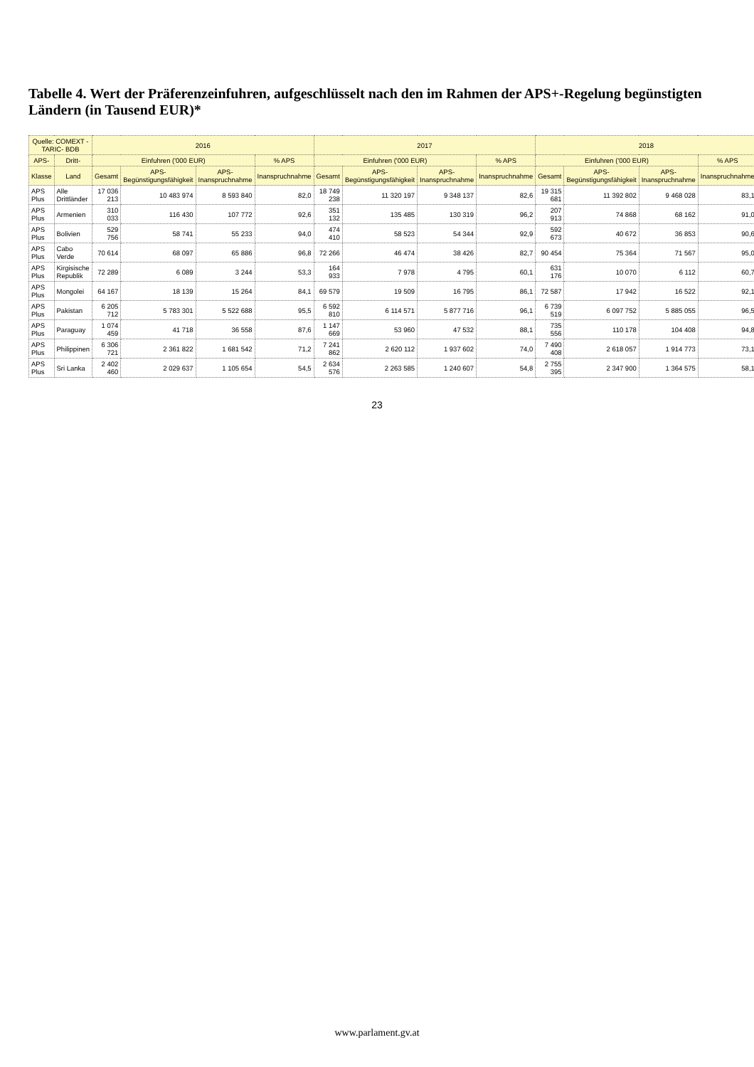Tabelle 4. Wert der Präferenzeinfuhren, aufgeschlüsselt nach den im Rahmen der APS+-Regelung begünstigten Ländern (in Tausend EUR)*
| Quelle: COMEXT - TARIC- BDB | | 2016 | | | | 2017 | | | | 2018 | | | |
| --- | --- | --- | --- | --- | --- | --- | --- | --- | --- | --- | --- | --- | --- |
| APS- | Dritt- | Einfuhren ('000 EUR) | | | % APS | Einfuhren ('000 EUR) | | | % APS | Einfuhren ('000 EUR) | | | % APS |
| Klasse | Land | Gesamt | APS-Begünstigungsfähigkeit | APS-Inanspruchnahme | Inanspruchnahme | Gesamt | APS-Begünstigungsfähigkeit | APS-Inanspruchnahme | Inanspruchnahme | Gesamt | APS-Begünstigungsfähigkeit | APS-Inanspruchnahme | Inanspruchnahme |
| APS Plus | Alle Drittländer | 17 036 213 | 10 483 974 | 8 593 840 | 82,0 | 18 749 238 | 11 320 197 | 9 348 137 | 82,6 | 19 315 681 | 11 392 802 | 9 468 028 | 83,1 |
| APS Plus | Armenien | 310 033 | 116 430 | 107 772 | 92,6 | 351 132 | 135 485 | 130 319 | 96,2 | 207 913 | 74 868 | 68 162 | 91,0 |
| APS Plus | Bolivien | 529 756 | 58 741 | 55 233 | 94,0 | 474 410 | 58 523 | 54 344 | 92,9 | 592 673 | 40 672 | 36 853 | 90,6 |
| APS Plus | Cabo Verde | 70 614 | 68 097 | 65 886 | 96,8 | 72 266 | 46 474 | 38 426 | 82,7 | 90 454 | 75 364 | 71 567 | 95,0 |
| APS Plus | Kirgisische Republik | 72 289 | 6 089 | 3 244 | 53,3 | 164 933 | 7 978 | 4 795 | 60,1 | 631 176 | 10 070 | 6 112 | 60,7 |
| APS Plus | Mongolei | 64 167 | 18 139 | 15 264 | 84,1 | 69 579 | 19 509 | 16 795 | 86,1 | 72 587 | 17 942 | 16 522 | 92,1 |
| APS Plus | Pakistan | 6 205 712 | 5 783 301 | 5 522 688 | 95,5 | 6 592 810 | 6 114 571 | 5 877 716 | 96,1 | 6 739 519 | 6 097 752 | 5 885 055 | 96,5 |
| APS Plus | Paraguay | 1 074 459 | 41 718 | 36 558 | 87,6 | 1 147 669 | 53 960 | 47 532 | 88,1 | 735 556 | 110 178 | 104 408 | 94,8 |
| APS Plus | Philippinen | 6 306 721 | 2 361 822 | 1 681 542 | 71,2 | 7 241 862 | 2 620 112 | 1 937 602 | 74,0 | 7 490 408 | 2 618 057 | 1 914 773 | 73,1 |
| APS Plus | Sri Lanka | 2 402 460 | 2 029 637 | 1 105 654 | 54,5 | 2 634 576 | 2 263 585 | 1 240 607 | 54,8 | 2 755 395 | 2 347 900 | 1 364 575 | 58,1 |
23
www.parlament.gv.at